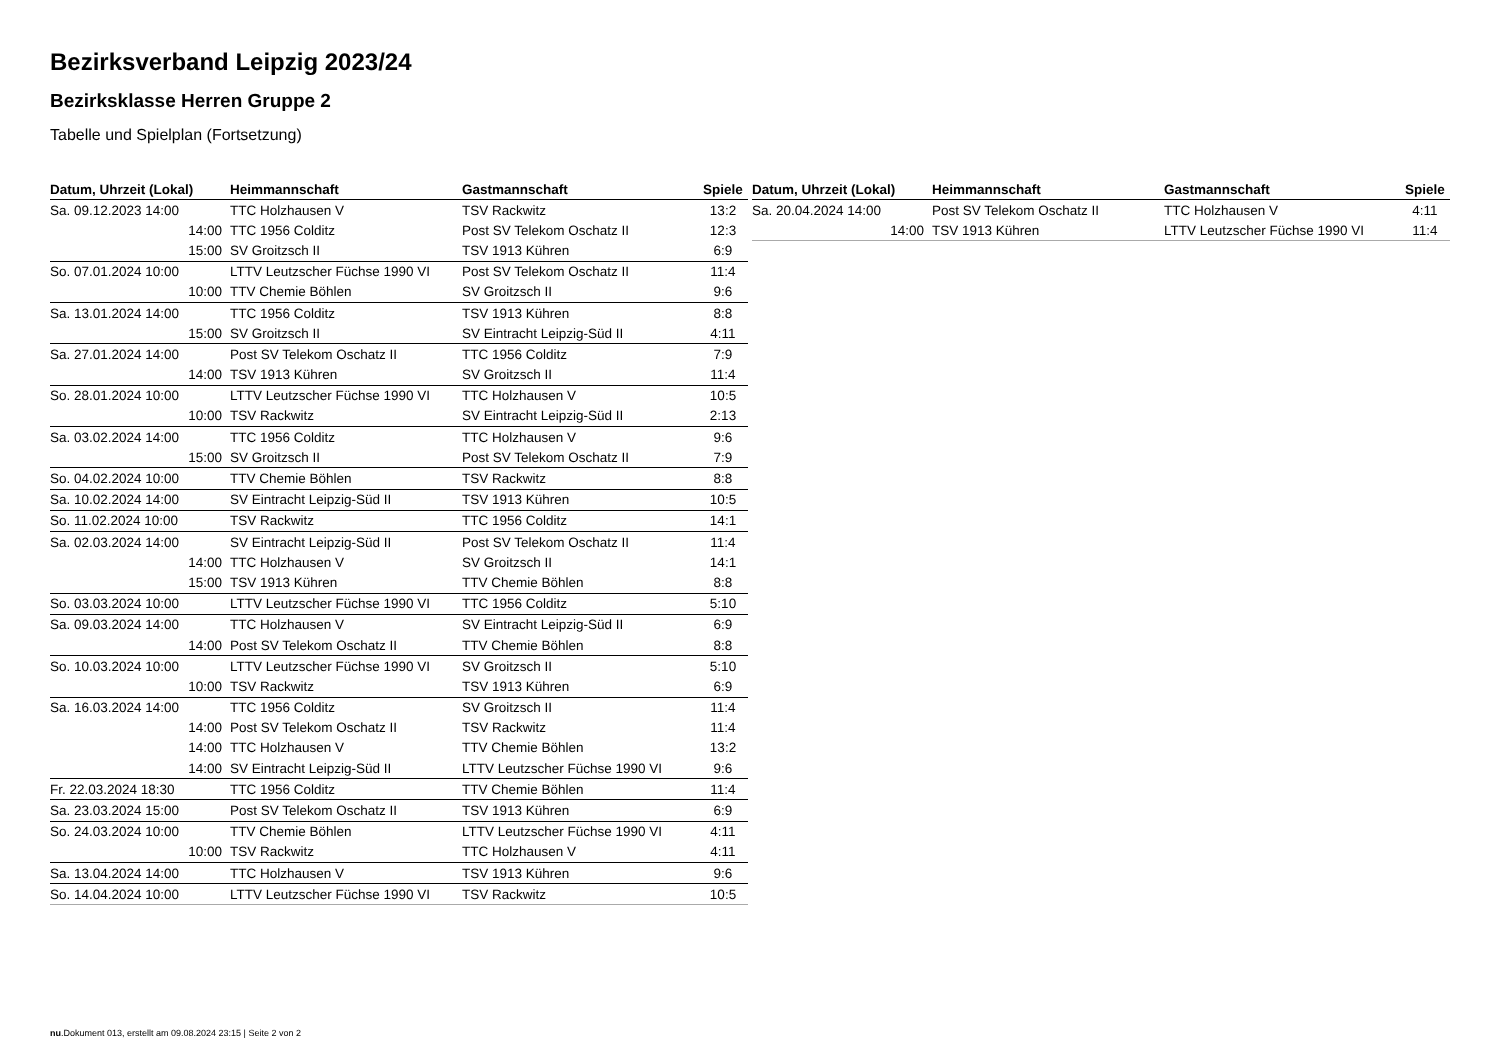Bezirksverband Leipzig 2023/24
Bezirksklasse Herren Gruppe 2
Tabelle und Spielplan (Fortsetzung)
| Datum, Uhrzeit (Lokal) | Heimmannschaft | Gastmannschaft | Spiele |
| --- | --- | --- | --- |
| Sa. 09.12.2023 14:00 | TTC Holzhausen V | TSV Rackwitz | 13:2 |
| 14:00 | TTC 1956 Colditz | Post SV Telekom Oschatz II | 12:3 |
| 15:00 | SV Groitzsch II | TSV 1913 Kühren | 6:9 |
| So. 07.01.2024 10:00 | LTTV Leutzscher Füchse 1990 VI | Post SV Telekom Oschatz II | 11:4 |
| 10:00 | TTV Chemie Böhlen | SV Groitzsch II | 9:6 |
| Sa. 13.01.2024 14:00 | TTC 1956 Colditz | TSV 1913 Kühren | 8:8 |
| 15:00 | SV Groitzsch II | SV Eintracht Leipzig-Süd II | 4:11 |
| Sa. 27.01.2024 14:00 | Post SV Telekom Oschatz II | TTC 1956 Colditz | 7:9 |
| 14:00 | TSV 1913 Kühren | SV Groitzsch II | 11:4 |
| So. 28.01.2024 10:00 | LTTV Leutzscher Füchse 1990 VI | TTC Holzhausen V | 10:5 |
| 10:00 | TSV Rackwitz | SV Eintracht Leipzig-Süd II | 2:13 |
| Sa. 03.02.2024 14:00 | TTC 1956 Colditz | TTC Holzhausen V | 9:6 |
| 15:00 | SV Groitzsch II | Post SV Telekom Oschatz II | 7:9 |
| So. 04.02.2024 10:00 | TTV Chemie Böhlen | TSV Rackwitz | 8:8 |
| Sa. 10.02.2024 14:00 | SV Eintracht Leipzig-Süd II | TSV 1913 Kühren | 10:5 |
| So. 11.02.2024 10:00 | TSV Rackwitz | TTC 1956 Colditz | 14:1 |
| Sa. 02.03.2024 14:00 | SV Eintracht Leipzig-Süd II | Post SV Telekom Oschatz II | 11:4 |
| 14:00 | TTC Holzhausen V | SV Groitzsch II | 14:1 |
| 15:00 | TSV 1913 Kühren | TTV Chemie Böhlen | 8:8 |
| So. 03.03.2024 10:00 | LTTV Leutzscher Füchse 1990 VI | TTC 1956 Colditz | 5:10 |
| Sa. 09.03.2024 14:00 | TTC Holzhausen V | SV Eintracht Leipzig-Süd II | 6:9 |
| 14:00 | Post SV Telekom Oschatz II | TTV Chemie Böhlen | 8:8 |
| So. 10.03.2024 10:00 | LTTV Leutzscher Füchse 1990 VI | SV Groitzsch II | 5:10 |
| 10:00 | TSV Rackwitz | TSV 1913 Kühren | 6:9 |
| Sa. 16.03.2024 14:00 | TTC 1956 Colditz | SV Groitzsch II | 11:4 |
| 14:00 | Post SV Telekom Oschatz II | TSV Rackwitz | 11:4 |
| 14:00 | TTC Holzhausen V | TTV Chemie Böhlen | 13:2 |
| 14:00 | SV Eintracht Leipzig-Süd II | LTTV Leutzscher Füchse 1990 VI | 9:6 |
| Fr. 22.03.2024 18:30 | TTC 1956 Colditz | TTV Chemie Böhlen | 11:4 |
| Sa. 23.03.2024 15:00 | Post SV Telekom Oschatz II | TSV 1913 Kühren | 6:9 |
| So. 24.03.2024 10:00 | TTV Chemie Böhlen | LTTV Leutzscher Füchse 1990 VI | 4:11 |
| 10:00 | TSV Rackwitz | TTC Holzhausen V | 4:11 |
| Sa. 13.04.2024 14:00 | TTC Holzhausen V | TSV 1913 Kühren | 9:6 |
| So. 14.04.2024 10:00 | LTTV Leutzscher Füchse 1990 VI | TSV Rackwitz | 10:5 |
| Datum, Uhrzeit (Lokal) | Heimmannschaft | Gastmannschaft | Spiele |
| --- | --- | --- | --- |
| Sa. 20.04.2024 14:00 | Post SV Telekom Oschatz II | TTC Holzhausen V | 4:11 |
| 14:00 | TSV 1913 Kühren | LTTV Leutzscher Füchse 1990 VI | 11:4 |
nu.Dokument 013, erstellt am 09.08.2024 23:15 | Seite 2 von 2